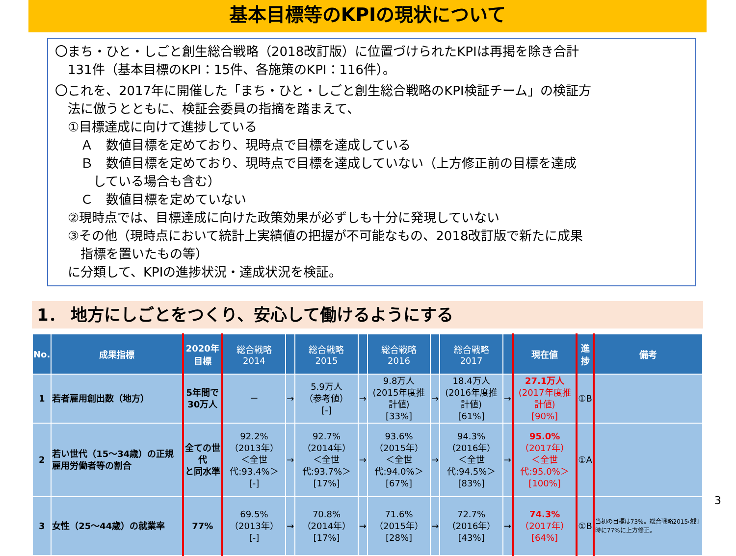基本目標等のKPIの現状について
〇まち・ひと・しごと創生総合戦略（2018改訂版）に位置づけられたKPIは再掲を除き合計
　131件（基本目標のKPI：15件、各施策のKPI：116件）。
〇これを、2017年に開催した「まち・ひと・しごと創生総合戦略のKPI検証チーム」の検証方
　法に倣うとともに、検証会委員の指摘を踏まえて、
　①目標達成に向けて進捗している
　　Ａ　数値目標を定めており、現時点で目標を達成している
　　Ｂ　数値目標を定めており、現時点で目標を達成していない（上方修正前の目標を達成
　　　している場合も含む）
　　Ｃ　数値目標を定めていない
　②現時点では、目標達成に向けた政策効果が必ずしも十分に発現していない
　③その他（現時点において統計上実績値の把握が不可能なもの、2018改訂版で新たに成果
　　指標を置いたもの等）
　に分類して、KPIの進捗状況・達成状況を検証。
1． 地方にしごとをつくり、安心して働けるようにする
| No. | 成果指標 | 2020年 目標 | 総合戦略 2014 | | 総合戦略 2015 | | 総合戦略 2016 | | 総合戦略 2017 | | 現在値 | 進 捗 | 備考 |
| --- | --- | --- | --- | --- | --- | --- | --- | --- | --- | --- | --- | --- | --- |
| 1 | 若者雇用創出数（地方） | 5年間で 30万人 | － | → | 5.9万人 （参考値） [-] | → | 9.8万人 (2015年度推計値) [33%] | → | 18.4万人 (2016年度推計値) [61%] | → | 27.1万人 (2017年度推計値) [90%] | ①B | |
| 2 | 若い世代（15～34歳）の正規雇用労働者等の割合 | 全ての世代 と同水準 | 92.2% （2013年） ＜全世代:93.4%＞ [-] | → | 92.7% （2014年） ＜全世代:93.7%＞ [17%] | → | 93.6% （2015年） ＜全世代:94.0%＞ [67%] | → | 94.3% （2016年） ＜全世代:94.5%＞ [83%] | → | 95.0% （2017年） ＜全世代:95.0%＞ [100%] | ①A | |
| 3 | 女性（25～44歳）の就業率 | 77% | 69.5% （2013年） [-] | → | 70.8% （2014年） [17%] | → | 71.6% （2015年） [28%] | → | 72.7% （2016年） [43%] | → | 74.3% （2017年） [64%] | ①B | 当初の目標は73%。総合戦略2015改訂時に77%に上方修正。 |
3